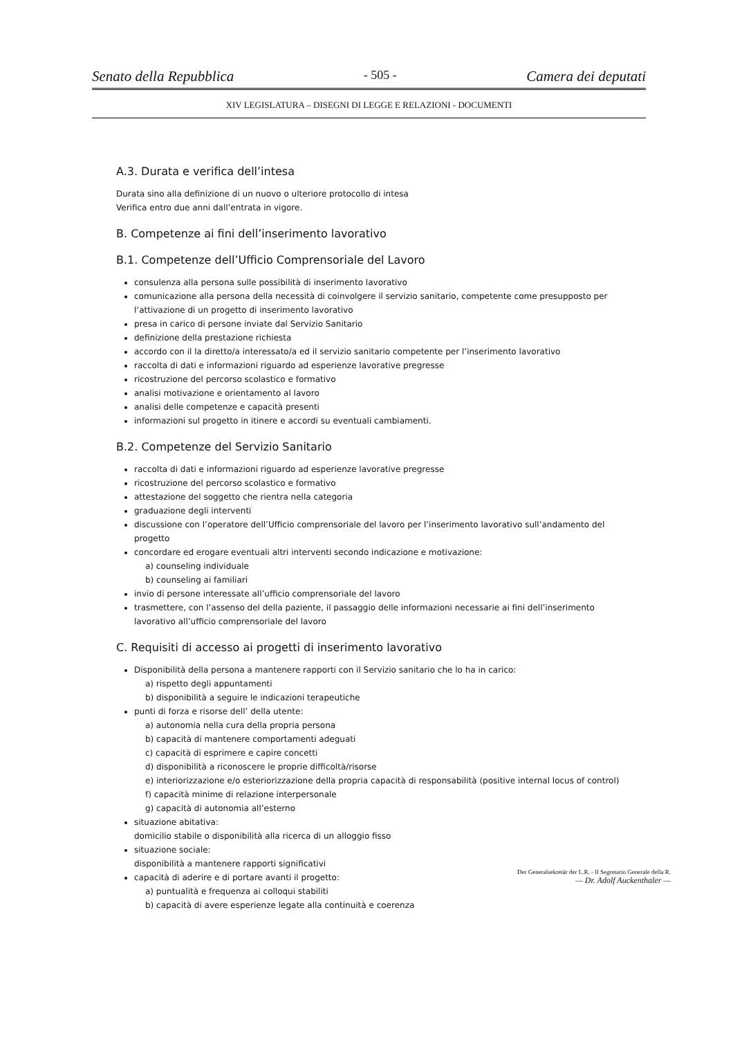Senato della Repubblica - 505 - Camera dei deputati
XIV LEGISLATURA – DISEGNI DI LEGGE E RELAZIONI - DOCUMENTI
A.3. Durata e verifica dell’intesa
Durata sino alla definizione di un nuovo o ulteriore protocollo di intesa
Verifica entro due anni dall’entrata in vigore.
B. Competenze ai fini dell’inserimento lavorativo
B.1. Competenze dell’Ufficio Comprensoriale del Lavoro
consulenza alla persona sulle possibilità di inserimento lavorativo
comunicazione alla persona della necessità di coinvolgere il servizio sanitario, competente come presupposto per l’attivazione di un progetto di inserimento lavorativo
presa in carico di persone inviate dal Servizio Sanitario
definizione della prestazione richiesta
accordo con il la diretto/a interessato/a ed il servizio sanitario competente per l’inserimento lavorativo
raccolta di dati e informazioni riguardo ad esperienze lavorative pregresse
ricostruzione del percorso scolastico e formativo
analisi motivazione e orientamento al lavoro
analisi delle competenze e capacità presenti
informazioni sul progetto in itinere e accordi su eventuali cambiamenti.
B.2. Competenze del Servizio Sanitario
raccolta di dati e informazioni riguardo ad esperienze lavorative pregresse
ricostruzione del percorso scolastico e formativo
attestazione del soggetto che rientra nella categoria
graduazione degli interventi
discussione con l’operatore dell’Ufficio comprensoriale del lavoro per l’inserimento lavorativo sull’andamento del progetto
concordare ed erogare eventuali altri interventi secondo indicazione e motivazione:
a) counseling individuale
b) counseling ai familiari
invio di persone interessate all’ufficio comprensoriale del lavoro
trasmettere, con l’assenso del della paziente, il passaggio delle informazioni necessarie ai fini dell’inserimento lavorativo all’ufficio comprensoriale del lavoro
C. Requisiti di accesso ai progetti di inserimento lavorativo
Disponibilità della persona a mantenere rapporti con il Servizio sanitario che lo ha in carico:
a) rispetto degli appuntamenti
b) disponibilità a seguire le indicazioni terapeutiche
punti di forza e risorse dell’ della utente:
a) autonomia nella cura della propria persona
b) capacità di mantenere comportamenti adeguati
c) capacità di esprimere e capire concetti
d) disponibilità a riconoscere le proprie difficoltà/risorse
e) interiorizzazione e/o esteriorizzazione della propria capacità di responsabilità (positive internal locus of control)
f) capacità minime di relazione interpersonale
g) capacità di autonomia all’esterno
situazione abitativa:
domicilio stabile o disponibilità alla ricerca di un alloggio fisso
situazione sociale:
disponibilità a mantenere rapporti significativi
capacità di aderire e di portare avanti il progetto:
a) puntualità e frequenza ai colloqui stabiliti
b) capacità di avere esperienze legate alla continuità e coerenza
Der Generalsekretär der L.R. - Il Segretario Generale della R.
— Dr. Adolf Auckenthaler —